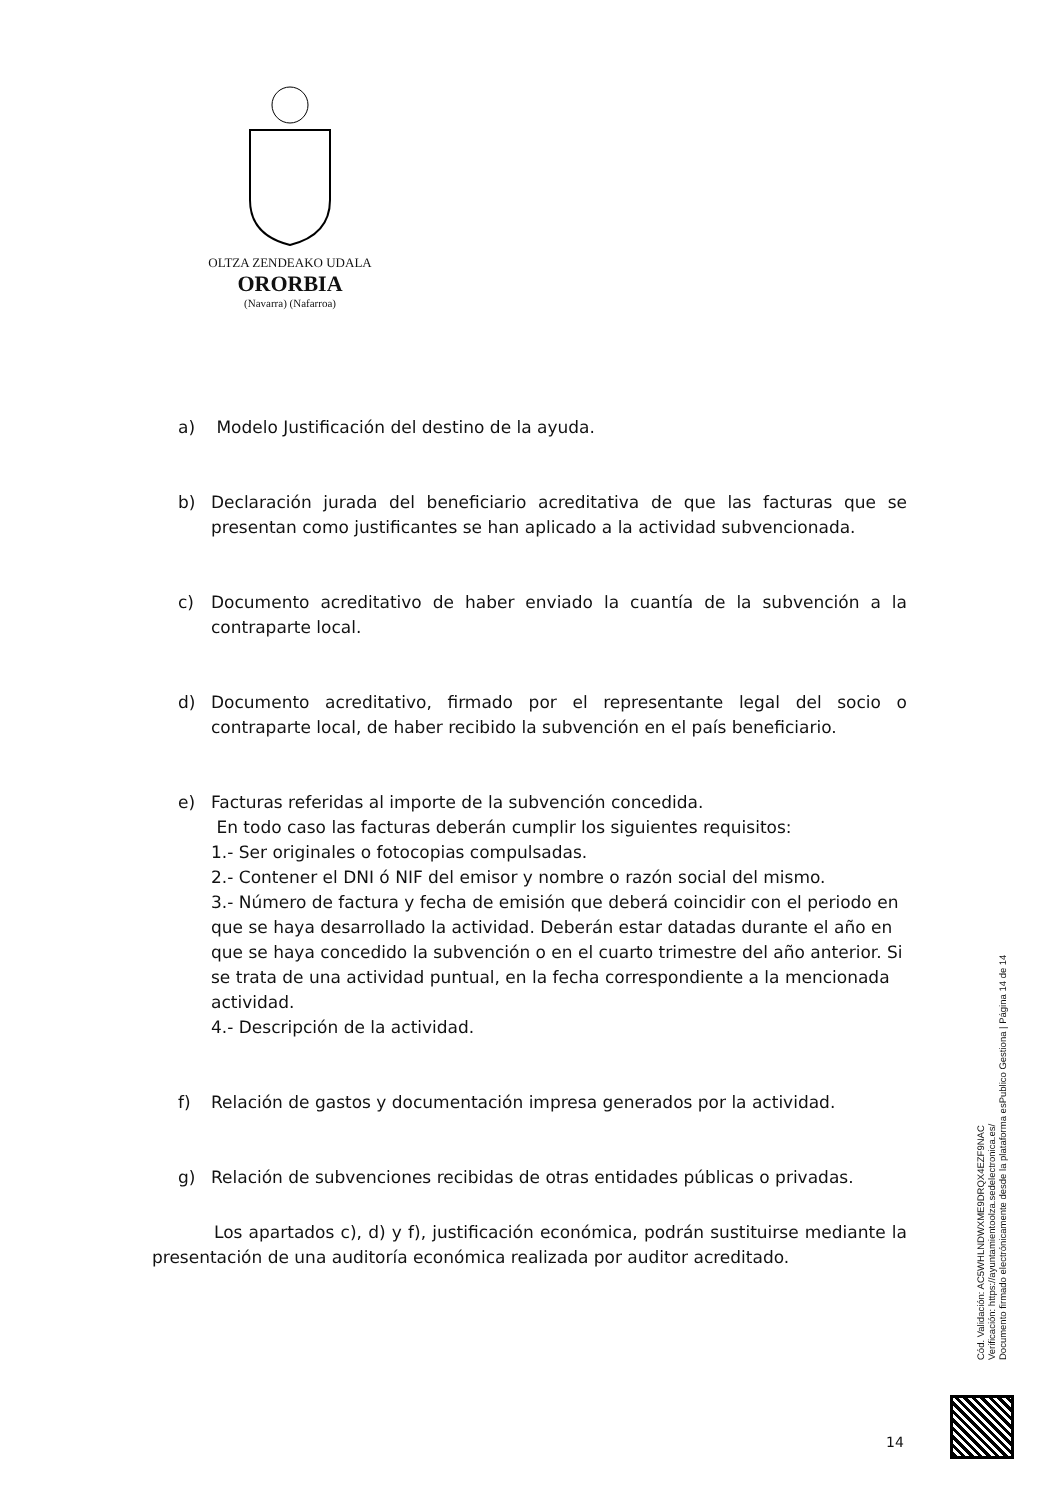OLTZA ZENDEAKO UDALA
ORORBIA
(Navarra) (Nafarroa)
a) Modelo Justificación del destino de la ayuda.
b) Declaración jurada del beneficiario acreditativa de que las facturas que se presentan como justificantes se han aplicado a la actividad subvencionada.
c) Documento acreditativo de haber enviado la cuantía de la subvención a la contraparte local.
d) Documento acreditativo, firmado por el representante legal del socio o contraparte local, de haber recibido la subvención en el país beneficiario.
e) Facturas referidas al importe de la subvención concedida.
En todo caso las facturas deberán cumplir los siguientes requisitos:
1.- Ser originales o fotocopias compulsadas.
2.- Contener el DNI ó NIF del emisor y nombre o razón social del mismo.
3.- Número de factura y fecha de emisión que deberá coincidir con el periodo en que se haya desarrollado la actividad. Deberán estar datadas durante el año en que se haya concedido la subvención o en el cuarto trimestre del año anterior. Si se trata de una actividad puntual, en la fecha correspondiente a la mencionada actividad.
4.- Descripción de la actividad.
f) Relación de gastos y documentación impresa generados por la actividad.
g) Relación de subvenciones recibidas de otras entidades públicas o privadas.
Los apartados c), d) y f), justificación económica, podrán sustituirse mediante la presentación de una auditoría económica realizada por auditor acreditado.
Cód. Validación: AC5WHLNDWXME9DRQX4EZF9NAC
Verificación: https://ayuntamientoolza.sedelectronica.es/
Documento firmado electrónicamente desde la plataforma esPublico Gestiona | Página 14 de 14
14